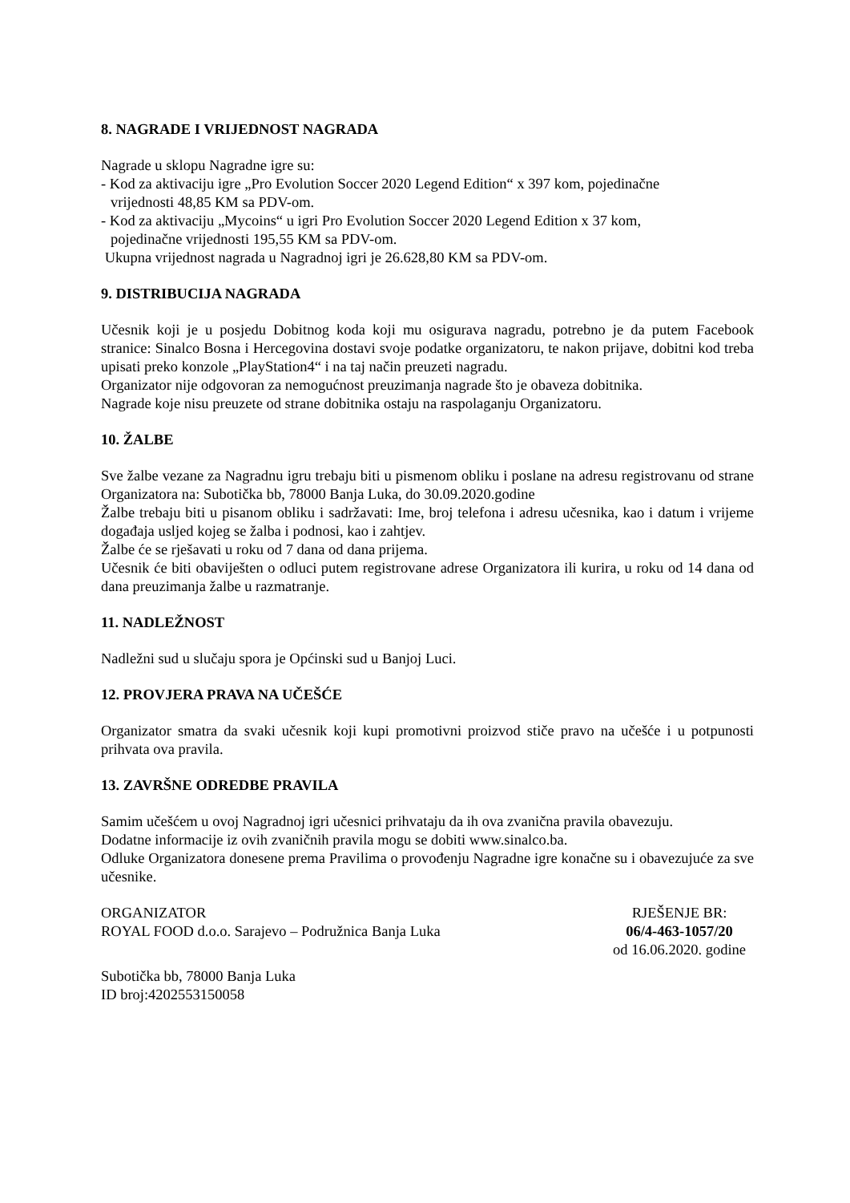8. NAGRADE I VRIJEDNOST NAGRADA
Nagrade u sklopu Nagradne igre su:
- Kod za aktivaciju igre „Pro Evolution Soccer 2020 Legend Edition“ x 397 kom, pojedinačne
vrijednosti 48,85 KM sa PDV-om.
- Kod za aktivaciju „Mycoins“ u igri Pro Evolution Soccer 2020 Legend Edition x 37 kom,
pojedinačne vrijednosti 195,55 KM sa PDV-om.
Ukupna vrijednost nagrada u Nagradnoj igri je 26.628,80 KM sa PDV-om.
9. DISTRIBUCIJA NAGRADA
Učesnik koji je u posjedu Dobitnog koda koji mu osigurava nagradu, potrebno je da putem Facebook stranice: Sinalco Bosna i Hercegovina dostavi svoje podatke organizatoru, te nakon prijave, dobitni kod treba upisati preko konzole „PlayStation4“ i na taj način preuzeti nagradu.
Organizator nije odgovoran za nemogućnost preuzimanja nagrade što je obaveza dobitnika.
Nagrade koje nisu preuzete od strane dobitnika ostaju na raspolaganju Organizatoru.
10. ŽALBE
Sve žalbe vezane za Nagradnu igru trebaju biti u pismenom obliku i poslane na adresu registrovanu od strane Organizatora na: Subotička bb, 78000 Banja Luka, do 30.09.2020.godine
Žalbe trebaju biti u pisanom obliku i sadržavati: Ime, broj telefona i adresu učesnika, kao i datum i vrijeme događaja usljed kojeg se žalba i podnosi, kao i zahtjev.
Žalbe će se rješavati u roku od 7 dana od dana prijema.
Učesnik će biti obaviješten o odluci putem registrovane adrese Organizatora ili kurira, u roku od 14 dana od dana preuzimanja žalbe u razmatranje.
11. NADLEŽNOST
Nadležni sud u slučaju spora je Općinski sud u Banjoj Luci.
12. PROVJERA PRAVA NA UČEŠĆE
Organizator smatra da svaki učesnik koji kupi promotivni proizvod stiče pravo na učešće i u potpunosti prihvata ova pravila.
13. ZAVRŠNE ODREDBE PRAVILA
Samim učešćem u ovoj Nagradnoj igri učesnici prihvataju da ih ova zvanična pravila obavezuju.
Dodatne informacije iz ovih zvaničnih pravila mogu se dobiti www.sinalco.ba.
Odluke Organizatora donesene prema Pravilima o provođenju Nagradne igre konačne su i obavezujuće za sve učesnike.
ORGANIZATOR
ROYAL FOOD d.o.o. Sarajevo – Podružnica Banja Luka
RJEŠENJE BR:
06/4-463-1057/20
od 16.06.2020. godine
Subotička bb, 78000 Banja Luka
ID broj:4202553150058